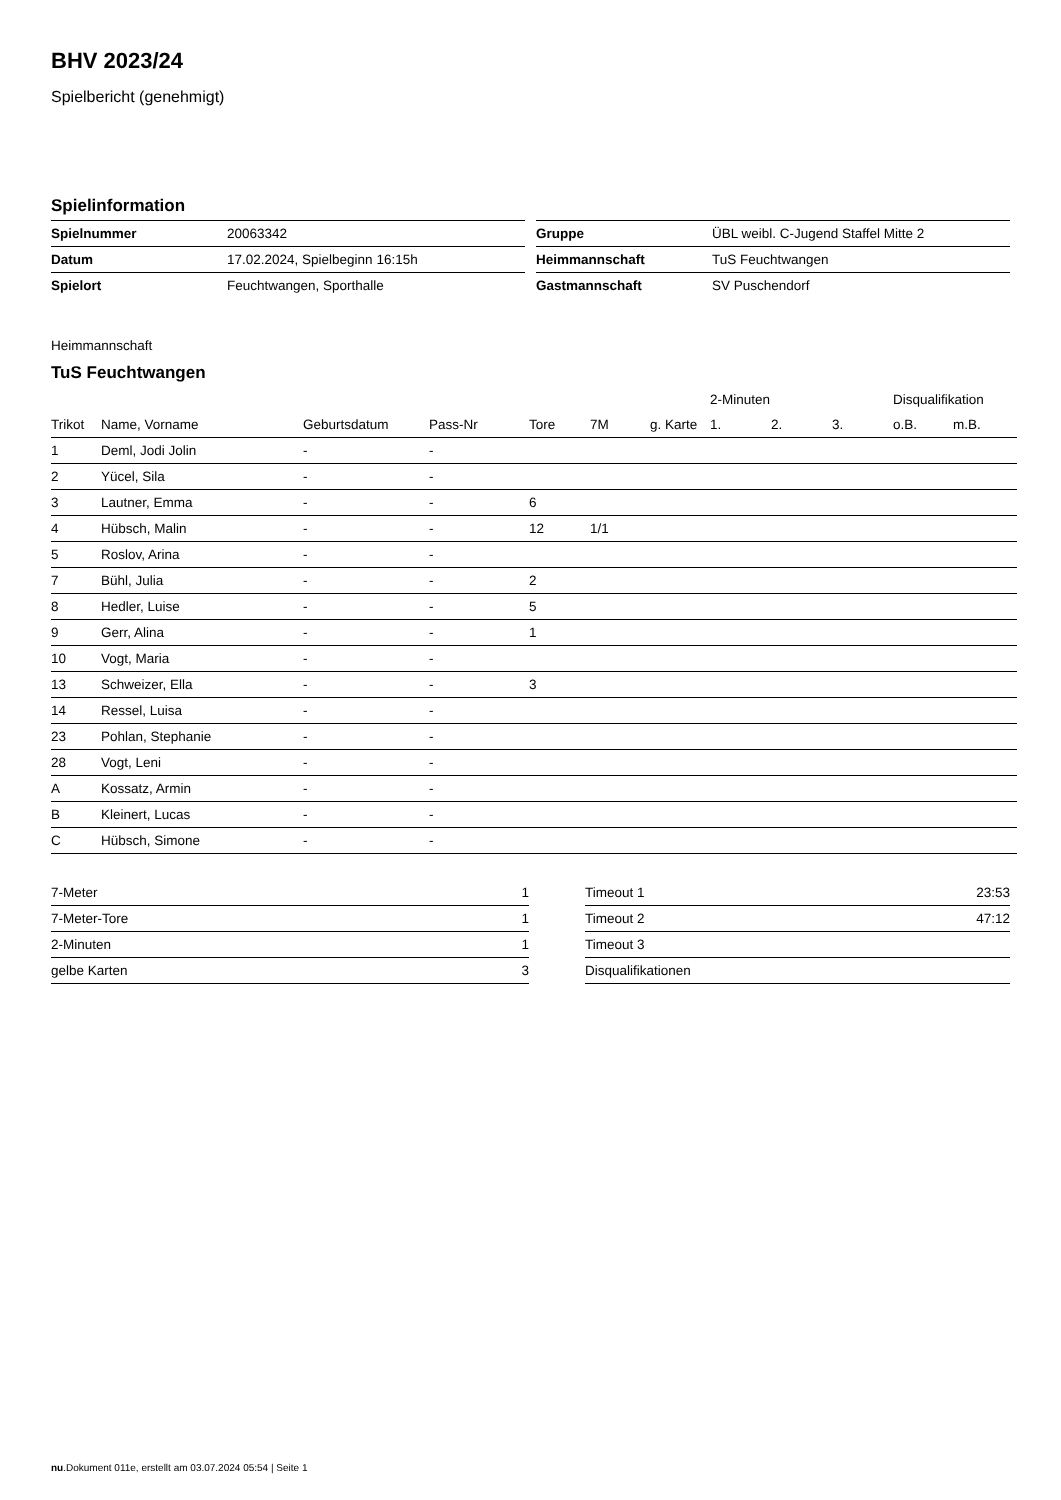BHV 2023/24
Spielbericht (genehmigt)
Spielinformation
| Spielnummer | 20063342 |
| Datum | 17.02.2024, Spielbeginn 16:15h |
| Spielort | Feuchtwangen, Sporthalle |
| Gruppe | ÜBL weibl. C-Jugend Staffel Mitte 2 |
| Heimmannschaft | TuS Feuchtwangen |
| Gastmannschaft | SV Puschendorf |
Heimmannschaft
TuS Feuchtwangen
| | | | | | | | 2-Minuten | | | Disqualifikation | |
| --- | --- | --- | --- | --- | --- | --- | --- | --- | --- | --- | --- |
| Trikot | Name, Vorname | Geburtsdatum | Pass-Nr | Tore | 7M | g. Karte | 1. | 2. | 3. | o.B. | m.B. |
| 1 | Deml, Jodi Jolin | - | - | | | | | | | | |
| 2 | Yücel, Sila | - | - | | | | | | | | |
| 3 | Lautner, Emma | - | - | 6 | | | | | | | |
| 4 | Hübsch, Malin | - | - | 12 | 1/1 | | | | | | |
| 5 | Roslov, Arina | - | - | | | | | | | | |
| 7 | Bühl, Julia | - | - | 2 | | | | | | | |
| 8 | Hedler, Luise | - | - | 5 | | | | | | | |
| 9 | Gerr, Alina | - | - | 1 | | | | | | | |
| 10 | Vogt, Maria | - | - | | | | | | | | |
| 13 | Schweizer, Ella | - | - | 3 | | | | | | | |
| 14 | Ressel, Luisa | - | - | | | | | | | | |
| 23 | Pohlan, Stephanie | - | - | | | | | | | | |
| 28 | Vogt, Leni | - | - | | | | | | | | |
| A | Kossatz, Armin | - | - | | | | | | | | |
| B | Kleinert, Lucas | - | - | | | | | | | | |
| C | Hübsch, Simone | - | - | | | | | | | | |
| 7-Meter | 1 |
| 7-Meter-Tore | 1 |
| 2-Minuten | 1 |
| gelbe Karten | 3 |
| Timeout 1 | 23:53 |
| Timeout 2 | 47:12 |
| Timeout 3 | |
| Disqualifikationen | |
nu.Dokument 011e, erstellt am 03.07.2024 05:54 | Seite 1